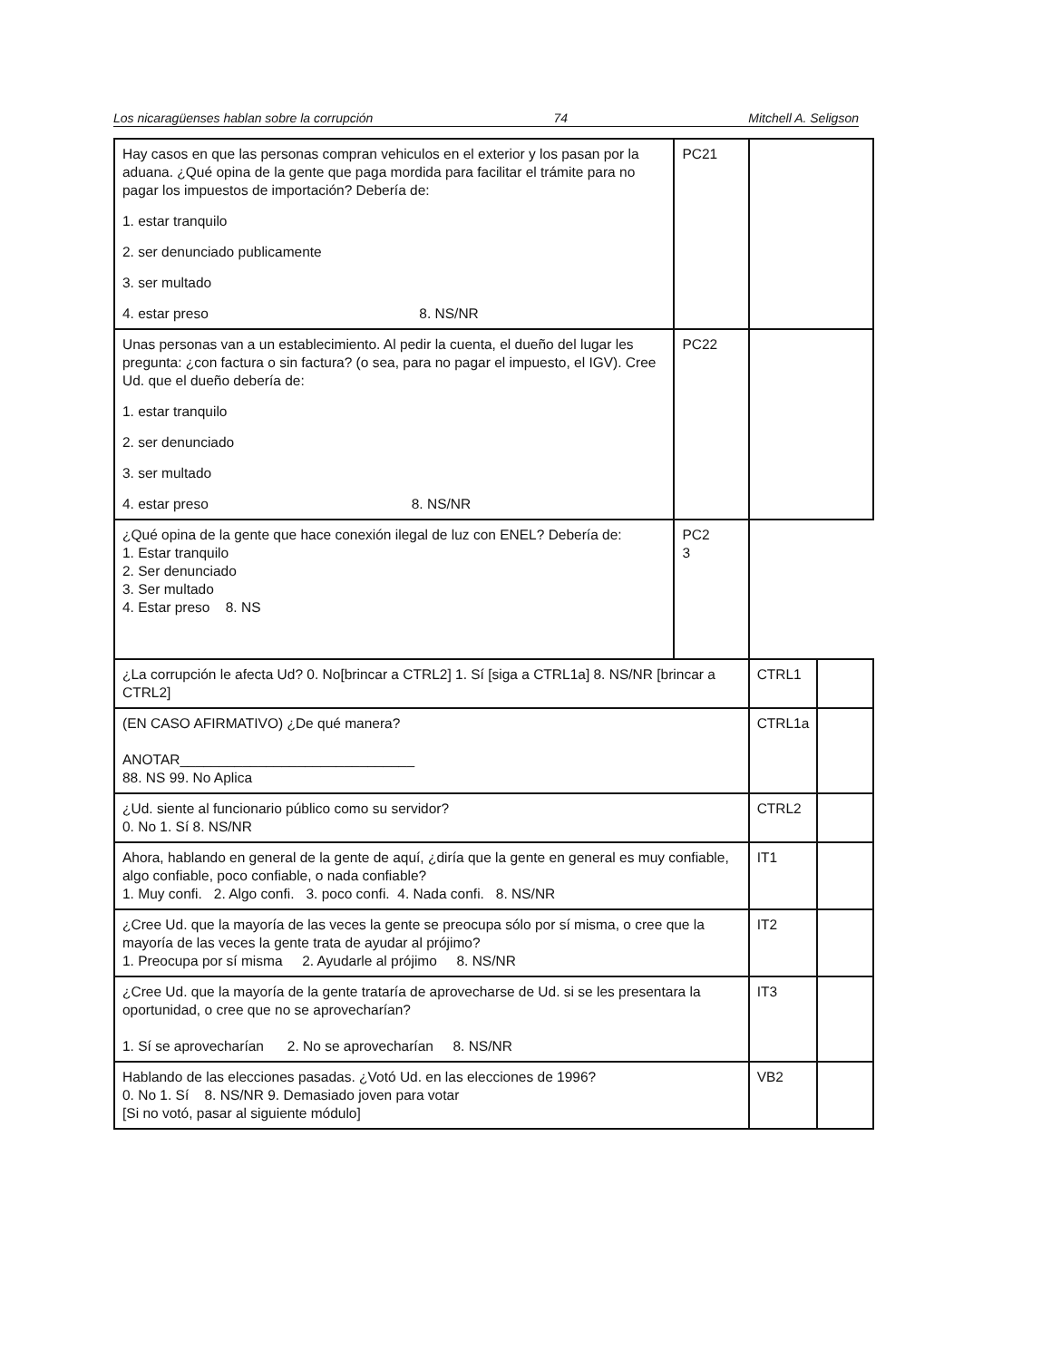Los nicaragüenses hablan sobre la corrupción 74 Mitchell A. Seligson
| Hay casos en que las personas compran vehiculos en el exterior y los pasan por la aduana. ¿Qué opina de la gente que paga mordida para facilitar el trámite para no pagar los impuestos de importación? Debería de: 1. estar tranquilo 2. ser denunciado publicamente 3. ser multado 4. estar preso 8. NS/NR | PC21 | | |
| Unas personas van a un establecimiento. Al pedir la cuenta, el dueño del lugar les pregunta: ¿con factura o sin factura? (o sea, para no pagar el impuesto, el IGV). Cree Ud. que el dueño debería de: 1. estar tranquilo 2. ser denunciado 3. ser multado 4. estar preso 8. NS/NR | PC22 | | |
| ¿Qué opina de la gente que hace conexión ilegal de luz con ENEL? Debería de: 1. Estar tranquilo 2. Ser denunciado 3. Ser multado 4. Estar preso 8. NS | PC2 3 | | |
| ¿La corrupción le afecta Ud? 0. No[brincar a CTRL2] 1. Sí [siga a CTRL1a] 8. NS/NR [brincar a CTRL2] | | CTRL1 | |
| (EN CASO AFIRMATIVO) ¿De qué manera? ANOTAR______________________________ 88. NS 99. No Aplica | | CTRL1a | |
| ¿Ud. siente al funcionario público como su servidor? 0. No 1. Sí 8. NS/NR | | CTRL2 | |
| Ahora, hablando en general de la gente de aquí, ¿diría que la gente en general es muy confiable, algo confiable, poco confiable, o nada confiable? 1. Muy confi. 2. Algo confi. 3. poco confi. 4. Nada confi. 8. NS/NR | | IT1 | |
| ¿Cree Ud. que la mayoría de las veces la gente se preocupa sólo por sí misma, o cree que la mayoría de las veces la gente trata de ayudar al prójimo? 1. Preocupa por sí misma 2. Ayudarle al prójimo 8. NS/NR | | IT2 | |
| ¿Cree Ud. que la mayoría de la gente trataría de aprovecharse de Ud. si se les presentara la oportunidad, o cree que no se aprovecharían? 1. Sí se aprovecharían 2. No se aprovecharían 8. NS/NR | | IT3 | |
| Hablando de las elecciones pasadas. ¿Votó Ud. en las elecciones de 1996? 0. No 1. Sí 8. NS/NR 9. Demasiado joven para votar [Si no votó, pasar al siguiente módulo] | | VB2 | |